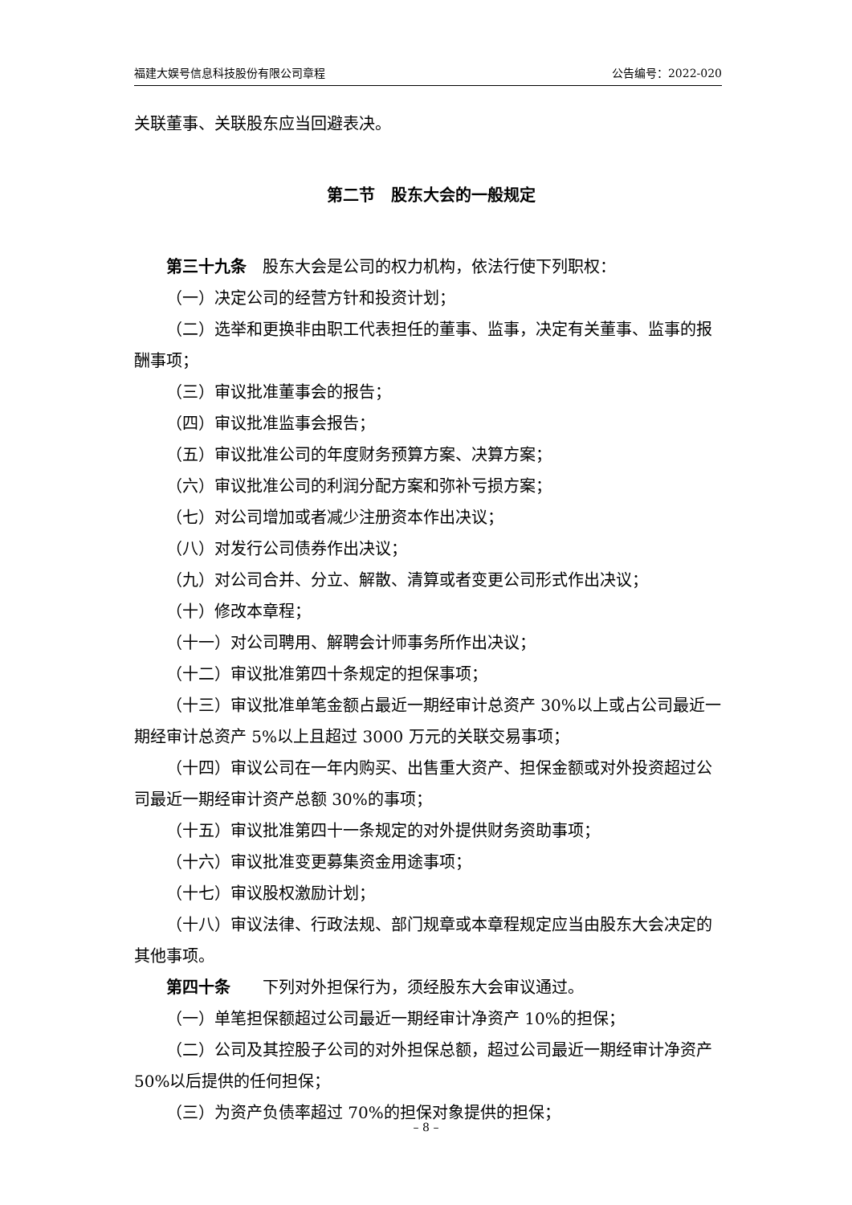福建大娱号信息科技股份有限公司章程 公告编号：2022-020
关联董事、关联股东应当回避表决。
第二节　股东大会的一般规定
第三十九条　股东大会是公司的权力机构，依法行使下列职权：
（一）决定公司的经营方针和投资计划；
（二）选举和更换非由职工代表担任的董事、监事，决定有关董事、监事的报酬事项；
（三）审议批准董事会的报告；
（四）审议批准监事会报告；
（五）审议批准公司的年度财务预算方案、决算方案；
（六）审议批准公司的利润分配方案和弥补亏损方案；
（七）对公司增加或者减少注册资本作出决议；
（八）对发行公司债券作出决议；
（九）对公司合并、分立、解散、清算或者变更公司形式作出决议；
（十）修改本章程；
（十一）对公司聘用、解聘会计师事务所作出决议；
（十二）审议批准第四十条规定的担保事项；
（十三）审议批准单笔金额占最近一期经审计总资产 30%以上或占公司最近一期经审计总资产 5%以上且超过 3000 万元的关联交易事项；
（十四）审议公司在一年内购买、出售重大资产、担保金额或对外投资超过公司最近一期经审计资产总额 30%的事项；
（十五）审议批准第四十一条规定的对外提供财务资助事项；
（十六）审议批准变更募集资金用途事项；
（十七）审议股权激励计划；
（十八）审议法律、行政法规、部门规章或本章程规定应当由股东大会决定的其他事项。
第四十条　　下列对外担保行为，须经股东大会审议通过。
（一）单笔担保额超过公司最近一期经审计净资产 10%的担保；
（二）公司及其控股子公司的对外担保总额，超过公司最近一期经审计净资产 50%以后提供的任何担保；
（三）为资产负债率超过 70%的担保对象提供的担保；
– 8 –